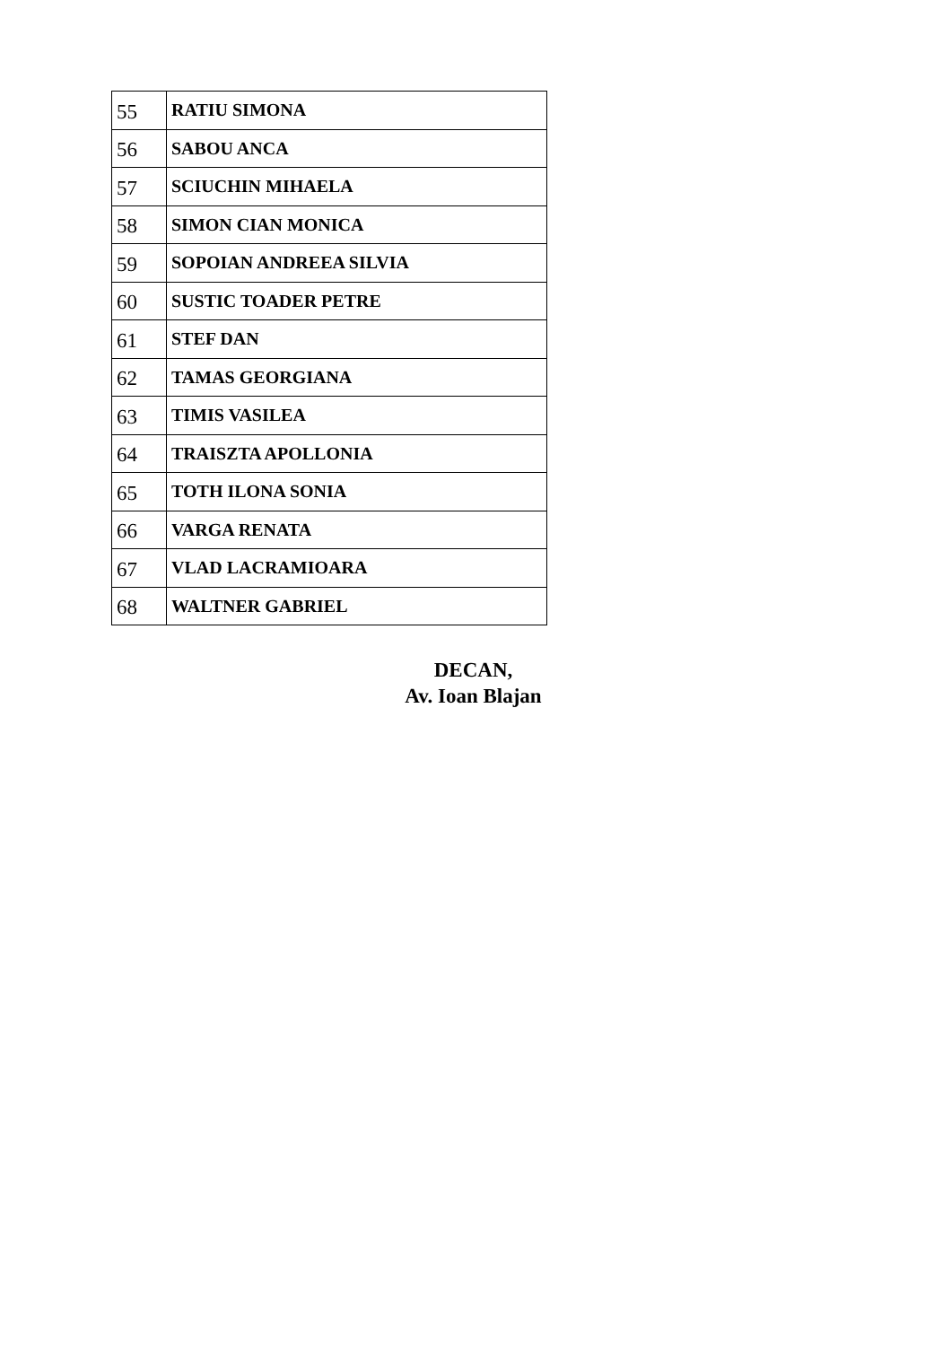| 55 | RATIU SIMONA |
| 56 | SABOU ANCA |
| 57 | SCIUCHIN MIHAELA |
| 58 | SIMON CIAN MONICA |
| 59 | SOPOIAN ANDREEA SILVIA |
| 60 | SUSTIC TOADER PETRE |
| 61 | STEF DAN |
| 62 | TAMAS GEORGIANA |
| 63 | TIMIS VASILEA |
| 64 | TRAISZTA APOLLONIA |
| 65 | TOTH ILONA SONIA |
| 66 | VARGA RENATA |
| 67 | VLAD LACRAMIOARA |
| 68 | WALTNER GABRIEL |
DECAN,
Av. Ioan Blajan